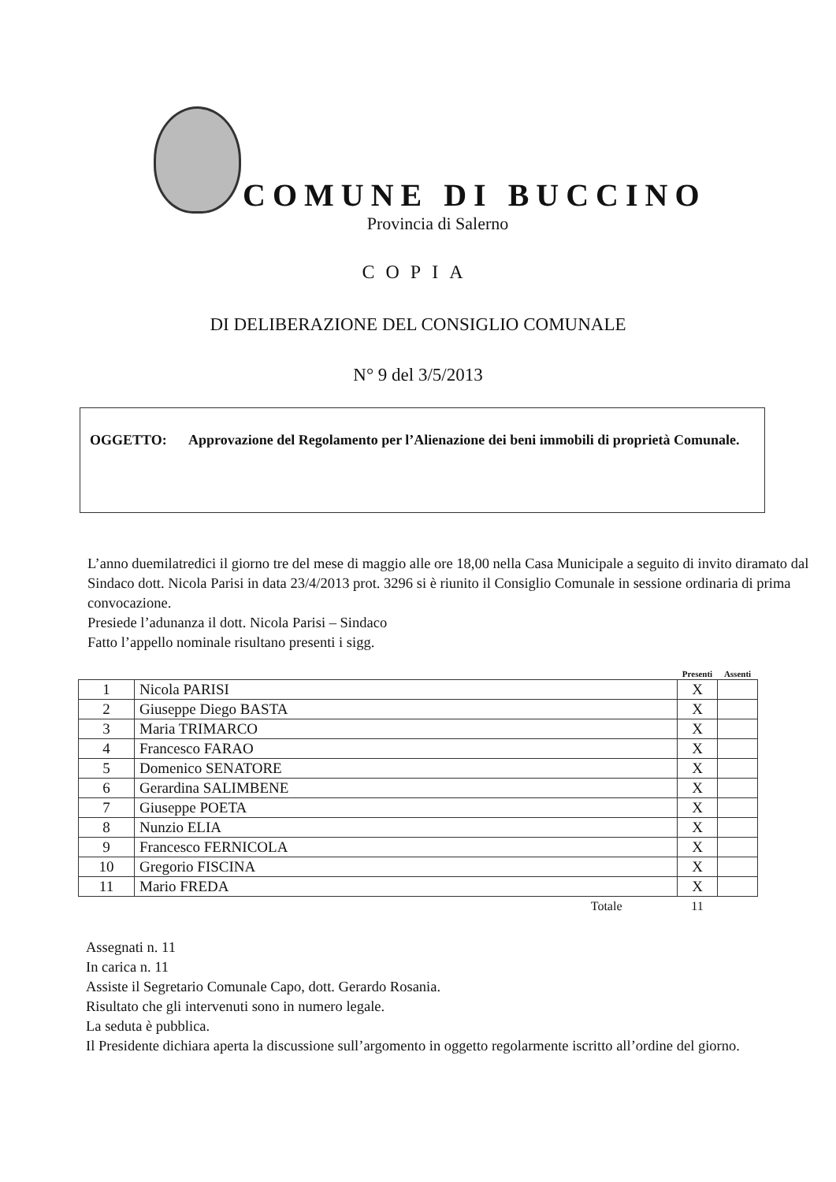COMUNE DI BUCCINO
Provincia di Salerno
COPIA
DI DELIBERAZIONE DEL CONSIGLIO COMUNALE
N° 9 del 3/5/2013
OGGETTO: Approvazione del Regolamento per l’Alienazione dei beni immobili di proprietà Comunale.
L’anno duemilatredici il giorno tre del mese di maggio alle ore 18,00 nella Casa Municipale a seguito di invito diramato dal Sindaco dott. Nicola Parisi in data 23/4/2013 prot. 3296 si è riunito il Consiglio Comunale in sessione ordinaria di prima convocazione.
Presiede l’adunanza il dott. Nicola Parisi – Sindaco
Fatto l’appello nominale risultano presenti i sigg.
| | | Presenti | Assenti |
| --- | --- | --- | --- |
| 1 | Nicola PARISI | X | |
| 2 | Giuseppe Diego BASTA | X | |
| 3 | Maria TRIMARCO | X | |
| 4 | Francesco FARAO | X | |
| 5 | Domenico SENATORE | X | |
| 6 | Gerardina SALIMBENE | X | |
| 7 | Giuseppe POETA | X | |
| 8 | Nunzio ELIA | X | |
| 9 | Francesco FERNICOLA | X | |
| 10 | Gregorio FISCINA | X | |
| 11 | Mario FREDA | X | |
| | Totale | 11 | |
Assegnati n. 11
In carica n. 11
Assiste il Segretario Comunale Capo, dott. Gerardo Rosania.
Risultato che gli intervenuti sono in numero legale.
La seduta è pubblica.
Il Presidente dichiara aperta la discussione sull’argomento in oggetto regolarmente iscritto all’ordine del giorno.